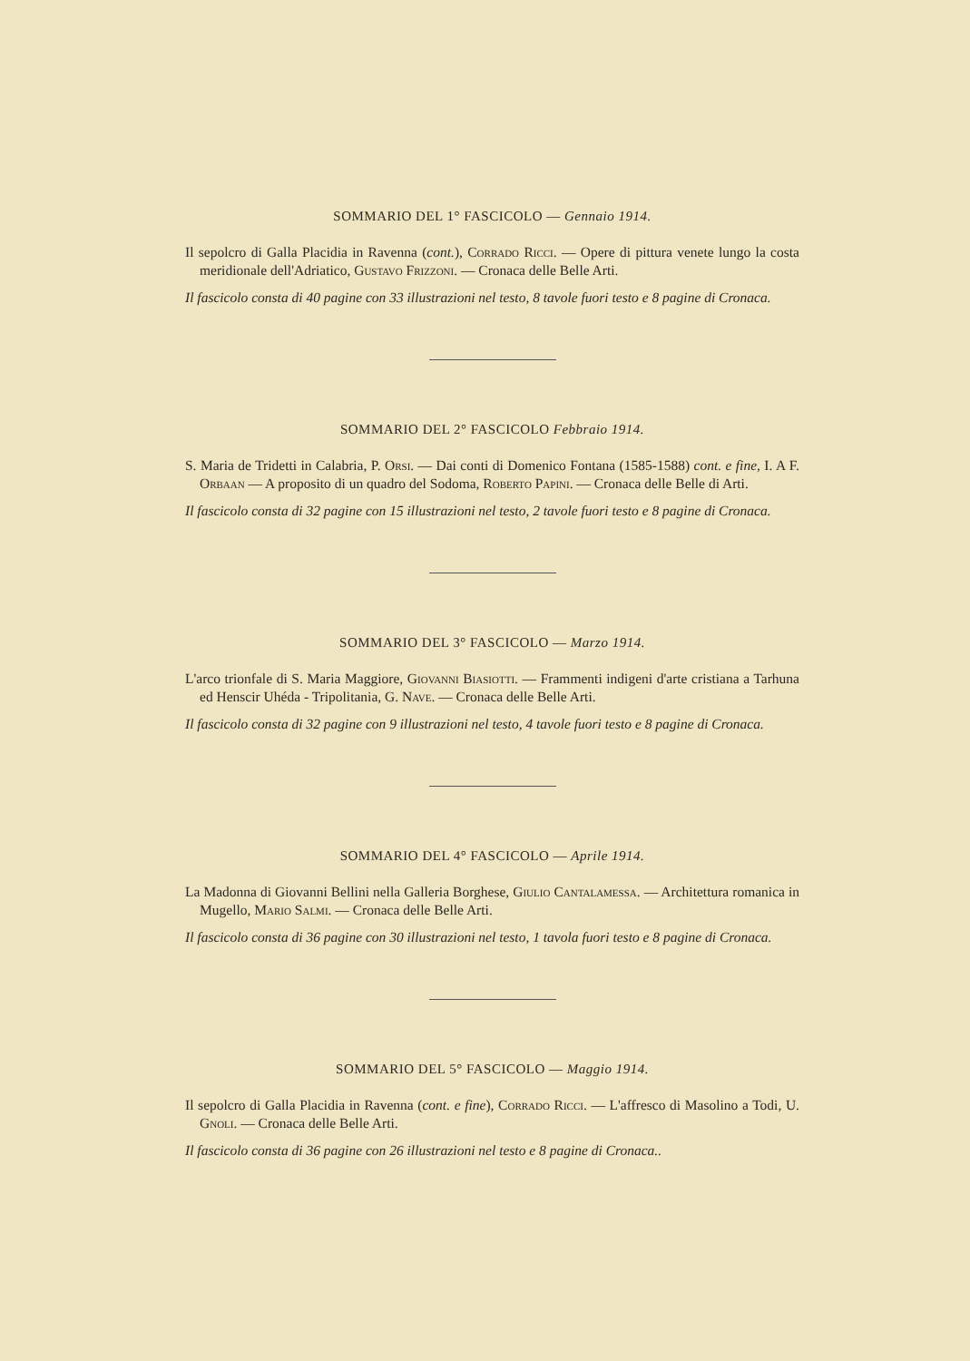SOMMARIO DEL 1° FASCICOLO — Gennaio 1914.
Il sepolcro di Galla Placidia in Ravenna (cont.), Corrado Ricci. — Opere di pittura venete lungo la costa meridionale dell'Adriatico, Gustavo Frizzoni. — Cronaca delle Belle Arti.
Il fascicolo consta di 40 pagine con 33 illustrazioni nel testo, 8 tavole fuori testo e 8 pagine di Cronaca.
SOMMARIO DEL 2° FASCICOLO Febbraio 1914.
S. Maria de Tridetti in Calabria, P. Orsi. — Dai conti di Domenico Fontana (1585-1588) cont. e fine, I. A F. Orbaan — A proposito di un quadro del Sodoma, Roberto Papini. — Cronaca delle Belle di Arti.
Il fascicolo consta di 32 pagine con 15 illustrazioni nel testo, 2 tavole fuori testo e 8 pagine di Cronaca.
SOMMARIO DEL 3° FASCICOLO — Marzo 1914.
L'arco trionfale di S. Maria Maggiore, Giovanni Biasiotti. — Frammenti indigeni d'arte cristiana a Tarhuna ed Henscir Uhéda - Tripolitania, G. Nave. — Cronaca delle Belle Arti.
Il fascicolo consta di 32 pagine con 9 illustrazioni nel testo, 4 tavole fuori testo e 8 pagine di Cronaca.
SOMMARIO DEL 4° FASCICOLO — Aprile 1914.
La Madonna di Giovanni Bellini nella Galleria Borghese, Giulio Cantalamessa. — Architettura romanica in Mugello, Mario Salmi. — Cronaca delle Belle Arti.
Il fascicolo consta di 36 pagine con 30 illustrazioni nel testo, 1 tavola fuori testo e 8 pagine di Cronaca.
SOMMARIO DEL 5° FASCICOLO — Maggio 1914.
Il sepolcro di Galla Placidia in Ravenna (cont. e fine), Corrado Ricci. — L'affresco di Masolino a Todi, U. Gnoli. — Cronaca delle Belle Arti.
Il fascicolo consta di 36 pagine con 26 illustrazioni nel testo e 8 pagine di Cronaca..